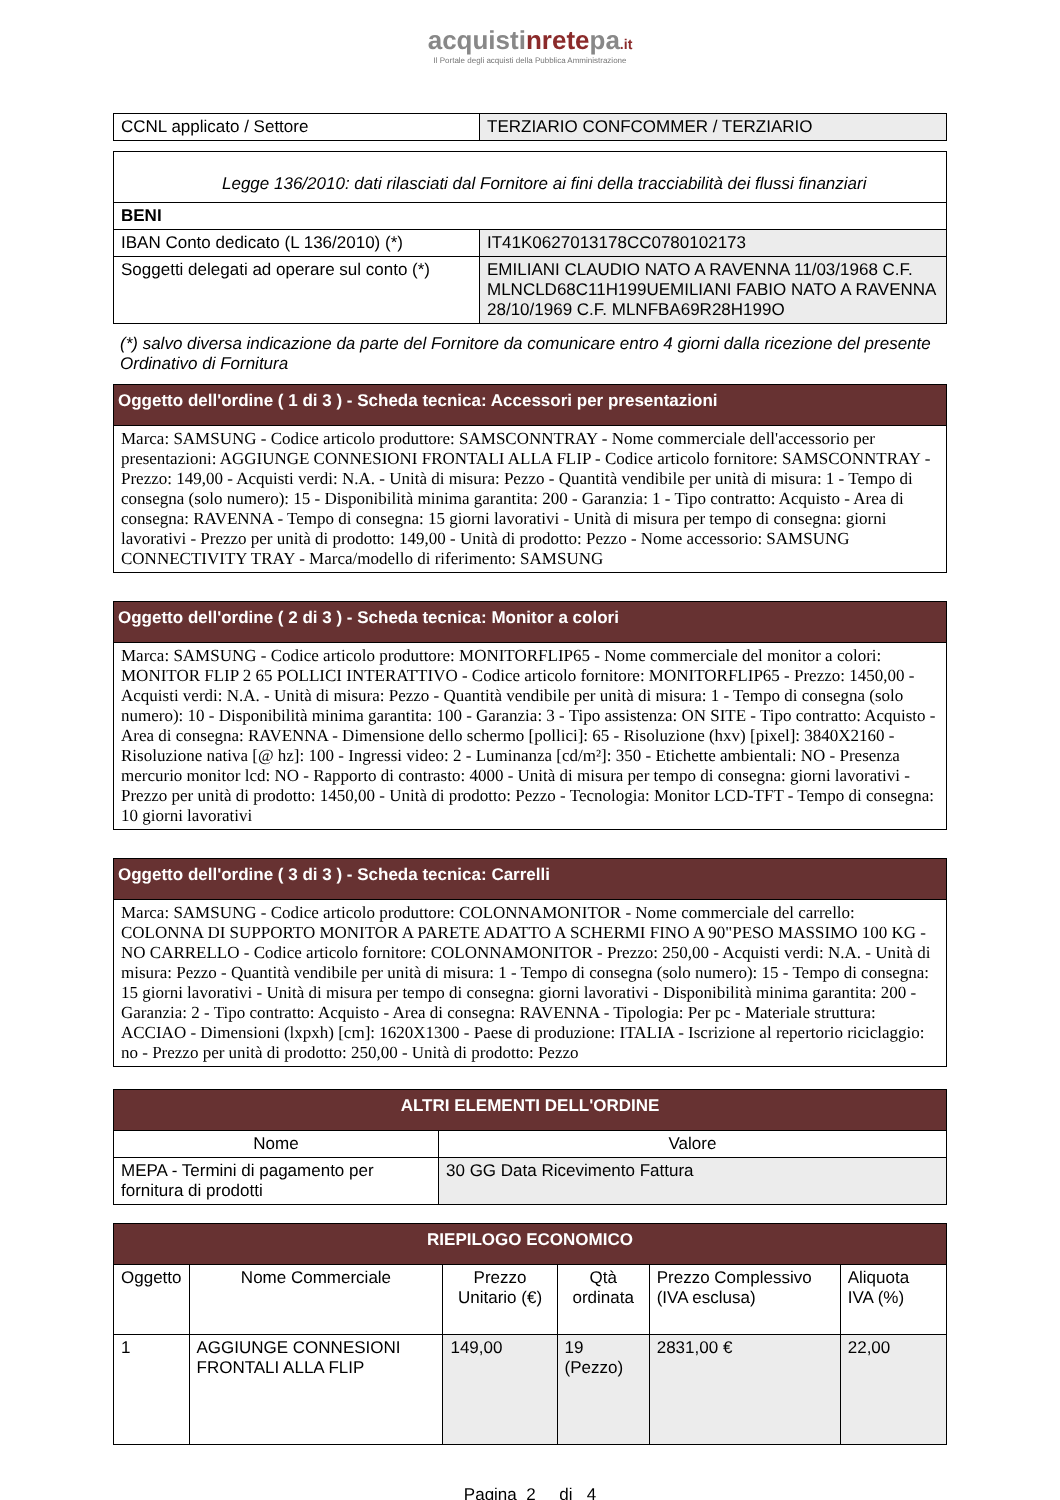acquistinretepa.it
Il Portale degli acquisti della Pubblica Amministrazione
| CCNL applicato / Settore | TERZIARIO CONFCOMMER / TERZIARIO |
| Legge 136/2010: dati rilasciati dal Fornitore ai fini della tracciabilità dei flussi finanziari | |
| BENI | |
| IBAN Conto dedicato (L 136/2010) (*) | IT41K0627013178CC0780102173 |
| Soggetti delegati ad operare sul conto (*) | EMILIANI CLAUDIO NATO A RAVENNA 11/03/1968 C.F. MLNCLD68C11H199UEMILIANI FABIO NATO A RAVENNA 28/10/1969 C.F. MLNFBA69R28H199O |
(*) salvo diversa indicazione da parte del Fornitore da comunicare entro 4 giorni dalla ricezione del presente Ordinativo di Fornitura
| Oggetto dell'ordine ( 1 di 3 ) - Scheda tecnica: Accessori per presentazioni |
| Marca: SAMSUNG - Codice articolo produttore: SAMSCONNTRAY - Nome commerciale dell'accessorio per presentazioni: AGGIUNGE CONNESIONI FRONTALI ALLA FLIP - Codice articolo fornitore: SAMSCONNTRAY - Prezzo: 149,00 - Acquisti verdi: N.A. - Unità di misura: Pezzo - Quantità vendibile per unità di misura: 1 - Tempo di consegna (solo numero): 15 - Disponibilità minima garantita: 200 - Garanzia: 1 - Tipo contratto: Acquisto - Area di consegna: RAVENNA - Tempo di consegna: 15 giorni lavorativi - Unità di misura per tempo di consegna: giorni lavorativi - Prezzo per unità di prodotto: 149,00 - Unità di prodotto: Pezzo - Nome accessorio: SAMSUNG CONNECTIVITY TRAY - Marca/modello di riferimento: SAMSUNG |
| Oggetto dell'ordine ( 2 di 3 ) - Scheda tecnica: Monitor a colori |
| Marca: SAMSUNG - Codice articolo produttore: MONITORFLIP65 - Nome commerciale del monitor a colori: MONITOR FLIP 2 65 POLLICI INTERATTIVO - Codice articolo fornitore: MONITORFLIP65 - Prezzo: 1450,00 - Acquisti verdi: N.A. - Unità di misura: Pezzo - Quantità vendibile per unità di misura: 1 - Tempo di consegna (solo numero): 10 - Disponibilità minima garantita: 100 - Garanzia: 3 - Tipo assistenza: ON SITE - Tipo contratto: Acquisto - Area di consegna: RAVENNA - Dimensione dello schermo [pollici]: 65 - Risoluzione (hxv) [pixel]: 3840X2160 - Risoluzione nativa [@ hz]: 100 - Ingressi video: 2 - Luminanza [cd/m²]: 350 - Etichette ambientali: NO - Presenza mercurio monitor lcd: NO - Rapporto di contrasto: 4000 - Unità di misura per tempo di consegna: giorni lavorativi - Prezzo per unità di prodotto: 1450,00 - Unità di prodotto: Pezzo - Tecnologia: Monitor LCD-TFT - Tempo di consegna: 10 giorni lavorativi |
| Oggetto dell'ordine ( 3 di 3 ) - Scheda tecnica: Carrelli |
| Marca: SAMSUNG - Codice articolo produttore: COLONNAMONITOR - Nome commerciale del carrello: COLONNA DI SUPPORTO MONITOR A PARETE ADATTO A SCHERMI FINO A 90"PESO MASSIMO 100 KG -NO CARRELLO - Codice articolo fornitore: COLONNAMONITOR - Prezzo: 250,00 - Acquisti verdi: N.A. - Unità di misura: Pezzo - Quantità vendibile per unità di misura: 1 - Tempo di consegna (solo numero): 15 - Tempo di consegna: 15 giorni lavorativi - Unità di misura per tempo di consegna: giorni lavorativi - Disponibilità minima garantita: 200 - Garanzia: 2 - Tipo contratto: Acquisto - Area di consegna: RAVENNA - Tipologia: Per pc - Materiale struttura: ACCIAO - Dimensioni (lxpxh) [cm]: 1620X1300 - Paese di produzione: ITALIA - Iscrizione al repertorio riciclaggio: no - Prezzo per unità di prodotto: 250,00 - Unità di prodotto: Pezzo |
| ALTRI ELEMENTI DELL'ORDINE | |
| --- | --- |
| Nome | Valore |
| MEPA - Termini di pagamento per fornitura di prodotti | 30 GG Data Ricevimento Fattura |
| RIEPILOGO ECONOMICO | | | | | |
| --- | --- | --- | --- | --- | --- |
| Oggetto | Nome Commerciale | Prezzo Unitario (€) | Qtà ordinata | Prezzo Complessivo (IVA esclusa) | Aliquota IVA (%) |
| 1 | AGGIUNGE CONNESIONI FRONTALI ALLA FLIP | 149,00 | 19 (Pezzo) | 2831,00 € | 22,00 |
Pagina 2 di 4